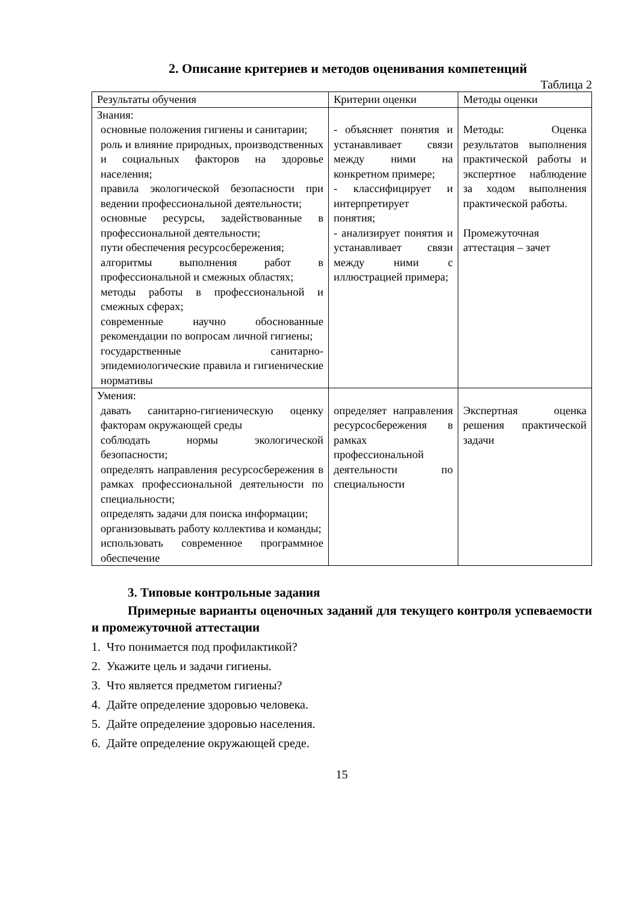2. Описание критериев и методов оценивания компетенций
Таблица 2
| Результаты обучения | Критерии оценки | Методы оценки |
| --- | --- | --- |
| Знания: основные положения гигиены и санитарии; роль и влияние природных, производственных и социальных факторов на здоровье населения; правила экологической безопасности при ведении профессиональной деятельности; основные ресурсы, задействованные в профессиональной деятельности; пути обеспечения ресурсосбережения; алгоритмы выполнения работ в профессиональной и смежных областях; методы работы в профессиональной и смежных сферах; современные научно обоснованные рекомендации по вопросам личной гигиены; государственные санитарно-эпидемиологические правила и гигиенические нормативы | - объясняет понятия и устанавливает связи между ними на конкретном примере; - классифицирует и интерпретирует понятия; - анализирует понятия и устанавливает связи между ними с иллюстрацией примера; | Методы: Оценка результатов выполнения практической работы и экспертное наблюдение за ходом выполнения практической работы. Промежуточная аттестация – зачет |
| Умения: давать санитарно-гигиеническую оценку факторам окружающей среды соблюдать нормы экологической безопасности; определять направления ресурсосбережения в рамках профессиональной деятельности по специальности; определять задачи для поиска информации; организовывать работу коллектива и команды; использовать современное программное обеспечение | определяет направления ресурсосбережения в рамках профессиональной деятельности по специальности | Экспертная оценка решения практической задачи |
3. Типовые контрольные задания
Примерные варианты оценочных заданий для текущего контроля успеваемости и промежуточной аттестации
1. Что понимается под профилактикой?
2. Укажите цель и задачи гигиены.
3. Что является предметом гигиены?
4. Дайте определение здоровью человека.
5. Дайте определение здоровью населения.
6. Дайте определение окружающей среде.
15